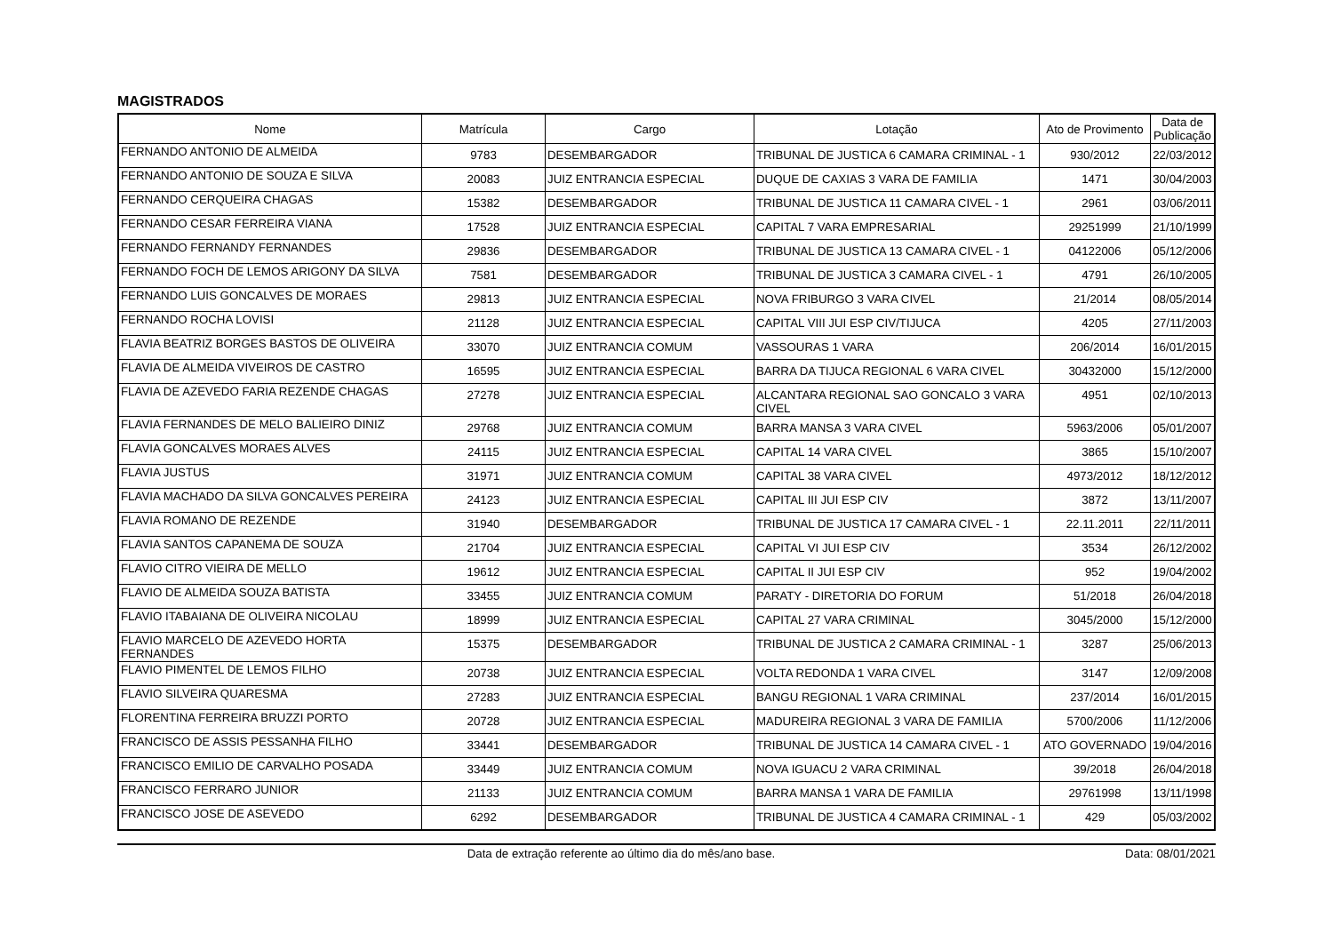MAGISTRADOS
| Nome | Matrícula | Cargo | Lotação | Ato de Provimento | Data de Publicação |
| --- | --- | --- | --- | --- | --- |
| FERNANDO ANTONIO DE ALMEIDA | 9783 | DESEMBARGADOR | TRIBUNAL DE JUSTICA 6 CAMARA CRIMINAL - 1 | 930/2012 | 22/03/2012 |
| FERNANDO ANTONIO DE SOUZA E SILVA | 20083 | JUIZ ENTRANCIA ESPECIAL | DUQUE DE CAXIAS 3 VARA DE FAMILIA | 1471 | 30/04/2003 |
| FERNANDO CERQUEIRA CHAGAS | 15382 | DESEMBARGADOR | TRIBUNAL DE JUSTICA 11 CAMARA CIVEL - 1 | 2961 | 03/06/2011 |
| FERNANDO CESAR FERREIRA VIANA | 17528 | JUIZ ENTRANCIA ESPECIAL | CAPITAL 7 VARA EMPRESARIAL | 29251999 | 21/10/1999 |
| FERNANDO FERNANDY FERNANDES | 29836 | DESEMBARGADOR | TRIBUNAL DE JUSTICA 13 CAMARA CIVEL - 1 | 04122006 | 05/12/2006 |
| FERNANDO FOCH DE LEMOS ARIGONY DA SILVA | 7581 | DESEMBARGADOR | TRIBUNAL DE JUSTICA 3 CAMARA CIVEL - 1 | 4791 | 26/10/2005 |
| FERNANDO LUIS GONCALVES DE MORAES | 29813 | JUIZ ENTRANCIA ESPECIAL | NOVA FRIBURGO 3 VARA CIVEL | 21/2014 | 08/05/2014 |
| FERNANDO ROCHA LOVISI | 21128 | JUIZ ENTRANCIA ESPECIAL | CAPITAL VIII JUI ESP CIV/TIJUCA | 4205 | 27/11/2003 |
| FLAVIA BEATRIZ BORGES BASTOS DE OLIVEIRA | 33070 | JUIZ ENTRANCIA COMUM | VASSOURAS 1 VARA | 206/2014 | 16/01/2015 |
| FLAVIA DE ALMEIDA VIVEIROS DE CASTRO | 16595 | JUIZ ENTRANCIA ESPECIAL | BARRA DA TIJUCA REGIONAL 6 VARA CIVEL | 30432000 | 15/12/2000 |
| FLAVIA DE AZEVEDO FARIA REZENDE CHAGAS | 27278 | JUIZ ENTRANCIA ESPECIAL | ALCANTARA REGIONAL SAO GONCALO 3 VARA CIVEL | 4951 | 02/10/2013 |
| FLAVIA FERNANDES DE MELO BALIEIRO DINIZ | 29768 | JUIZ ENTRANCIA COMUM | BARRA MANSA 3 VARA CIVEL | 5963/2006 | 05/01/2007 |
| FLAVIA GONCALVES MORAES ALVES | 24115 | JUIZ ENTRANCIA ESPECIAL | CAPITAL 14 VARA CIVEL | 3865 | 15/10/2007 |
| FLAVIA JUSTUS | 31971 | JUIZ ENTRANCIA COMUM | CAPITAL 38 VARA CIVEL | 4973/2012 | 18/12/2012 |
| FLAVIA MACHADO DA SILVA GONCALVES PEREIRA | 24123 | JUIZ ENTRANCIA ESPECIAL | CAPITAL III JUI ESP CIV | 3872 | 13/11/2007 |
| FLAVIA ROMANO DE REZENDE | 31940 | DESEMBARGADOR | TRIBUNAL DE JUSTICA 17 CAMARA CIVEL - 1 | 22.11.2011 | 22/11/2011 |
| FLAVIA SANTOS CAPANEMA DE SOUZA | 21704 | JUIZ ENTRANCIA ESPECIAL | CAPITAL VI JUI ESP CIV | 3534 | 26/12/2002 |
| FLAVIO CITRO VIEIRA DE MELLO | 19612 | JUIZ ENTRANCIA ESPECIAL | CAPITAL II JUI ESP CIV | 952 | 19/04/2002 |
| FLAVIO DE ALMEIDA SOUZA BATISTA | 33455 | JUIZ ENTRANCIA COMUM | PARATY - DIRETORIA DO FORUM | 51/2018 | 26/04/2018 |
| FLAVIO ITABAIANA DE OLIVEIRA NICOLAU | 18999 | JUIZ ENTRANCIA ESPECIAL | CAPITAL 27 VARA CRIMINAL | 3045/2000 | 15/12/2000 |
| FLAVIO MARCELO DE AZEVEDO HORTA FERNANDES | 15375 | DESEMBARGADOR | TRIBUNAL DE JUSTICA 2 CAMARA CRIMINAL - 1 | 3287 | 25/06/2013 |
| FLAVIO PIMENTEL DE LEMOS FILHO | 20738 | JUIZ ENTRANCIA ESPECIAL | VOLTA REDONDA 1 VARA CIVEL | 3147 | 12/09/2008 |
| FLAVIO SILVEIRA QUARESMA | 27283 | JUIZ ENTRANCIA ESPECIAL | BANGU REGIONAL 1 VARA CRIMINAL | 237/2014 | 16/01/2015 |
| FLORENTINA FERREIRA BRUZZI PORTO | 20728 | JUIZ ENTRANCIA ESPECIAL | MADUREIRA REGIONAL 3 VARA DE FAMILIA | 5700/2006 | 11/12/2006 |
| FRANCISCO DE ASSIS PESSANHA FILHO | 33441 | DESEMBARGADOR | TRIBUNAL DE JUSTICA 14 CAMARA CIVEL - 1 | ATO GOVERNADO | 19/04/2016 |
| FRANCISCO EMILIO DE CARVALHO POSADA | 33449 | JUIZ ENTRANCIA COMUM | NOVA IGUACU 2 VARA CRIMINAL | 39/2018 | 26/04/2018 |
| FRANCISCO FERRARO JUNIOR | 21133 | JUIZ ENTRANCIA COMUM | BARRA MANSA 1 VARA DE FAMILIA | 29761998 | 13/11/1998 |
| FRANCISCO JOSE DE ASEVEDO | 6292 | DESEMBARGADOR | TRIBUNAL DE JUSTICA 4 CAMARA CRIMINAL - 1 | 429 | 05/03/2002 |
Data de extração referente ao último dia do mês/ano base. Data: 08/01/2021